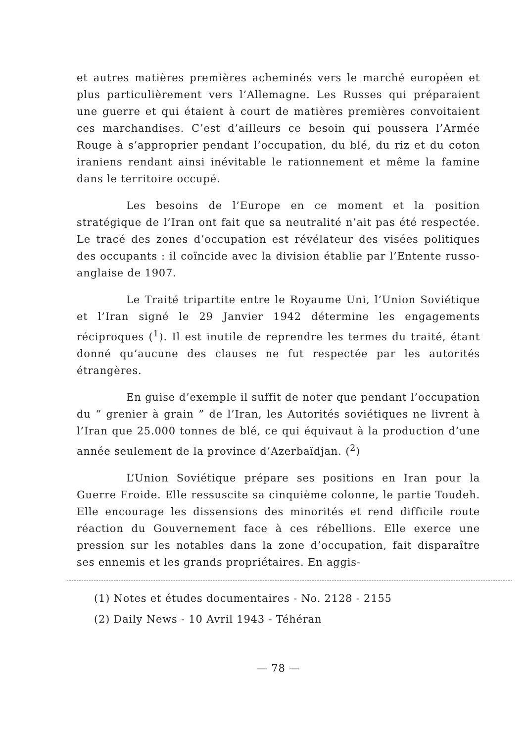et autres matières premières acheminés vers le marché européen et plus particulièrement vers l’Allemagne. Les Russes qui préparaient une guerre et qui étaient à court de matières premières convoitaient ces marchandises. C’est d’ailleurs ce besoin qui poussera l’Armée Rouge à s’approprier pendant l’occupation, du blé, du riz et du coton iraniens rendant ainsi inévitable le rationnement et même la famine dans le territoire occupé.
Les besoins de l’Europe en ce moment et la position stratégique de l’Iran ont fait que sa neutralité n’ait pas été respectée. Le tracé des zones d’occupation est révélateur des visées politiques des occupants : il coïncide avec la division établie par l’Entente russo-anglaise de 1907.
Le Traité tripartite entre le Royaume Uni, l’Union Soviétique et l’Iran signé le 29 Janvier 1942 détermine les engagements réciproques (<sup>1</sup>). Il est inutile de reprendre les termes du traité, étant donné qu’aucune des clauses ne fut respectée par les autorités étrangères.
En guise d’exemple il suffit de noter que pendant l’occupation du “ grenier à grain ” de l’Iran, les Autorités soviétiques ne livrent à l’Iran que 25.000 tonnes de blé, ce qui équivaut à la production d’une année seulement de la province d’Azerbaïdjan. (<sup>2</sup>)
L’Union Soviétique prépare ses positions en Iran pour la Guerre Froide. Elle ressuscite sa cinquième colonne, le partie Toudeh. Elle encourage les dissensions des minorités et rend difficile route réaction du Gouvernement face à ces rébellions. Elle exerce une pression sur les notables dans la zone d’occupation, fait disparaître ses ennemis et les grands propriétaires. En aggis-
(1) Notes et études documentaires - No. 2128 - 2155
(2) Daily News - 10 Avril 1943 - Téhéran
— 78 —